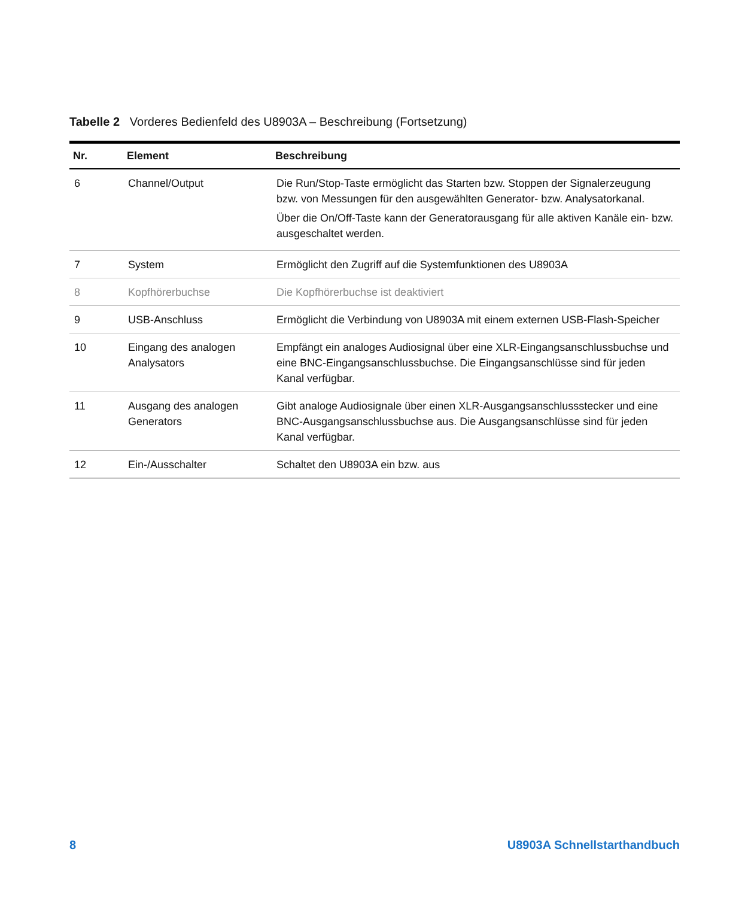Tabelle 2 Vorderes Bedienfeld des U8903A – Beschreibung (Fortsetzung)
| Nr. | Element | Beschreibung |
| --- | --- | --- |
| 6 | Channel/Output | Die Run/Stop-Taste ermöglicht das Starten bzw. Stoppen der Signalerzeugung bzw. von Messungen für den ausgewählten Generator- bzw. Analysatorkanal. Über die On/Off-Taste kann der Generatorausgang für alle aktiven Kanäle ein- bzw. ausgeschaltet werden. |
| 7 | System | Ermöglicht den Zugriff auf die Systemfunktionen des U8903A |
| 8 | Kopfhörerbuchse | Die Kopfhörerbuchse ist deaktiviert |
| 9 | USB-Anschluss | Ermöglicht die Verbindung von U8903A mit einem externen USB-Flash-Speicher |
| 10 | Eingang des analogen Analysators | Empfängt ein analoges Audiosignal über eine XLR-Eingangsanschlussbuchse und eine BNC-Eingangsanschlussbuchse. Die Eingangsanschlüsse sind für jeden Kanal verfügbar. |
| 11 | Ausgang des analogen Generators | Gibt analoge Audiosignale über einen XLR-Ausgangsanschlussstecker und eine BNC-Ausgangsanschlussbuchse aus. Die Ausgangsanschlüsse sind für jeden Kanal verfügbar. |
| 12 | Ein-/Ausschalter | Schaltet den U8903A ein bzw. aus |
8 U8903A Schnellstarthandbuch